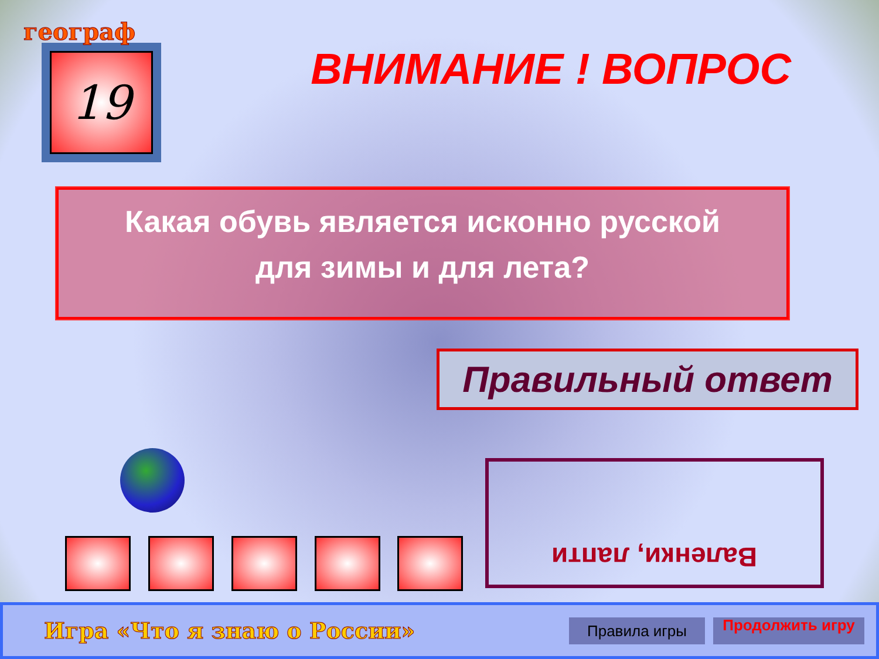географ
19
ВНИМАНИЕ ! ВОПРОС
Какая обувь является исконно русской
для зимы и для лета?
Правильный ответ
Валенки, лапти
Игра «Что я знаю о России»
Правила игры
Продолжить игру